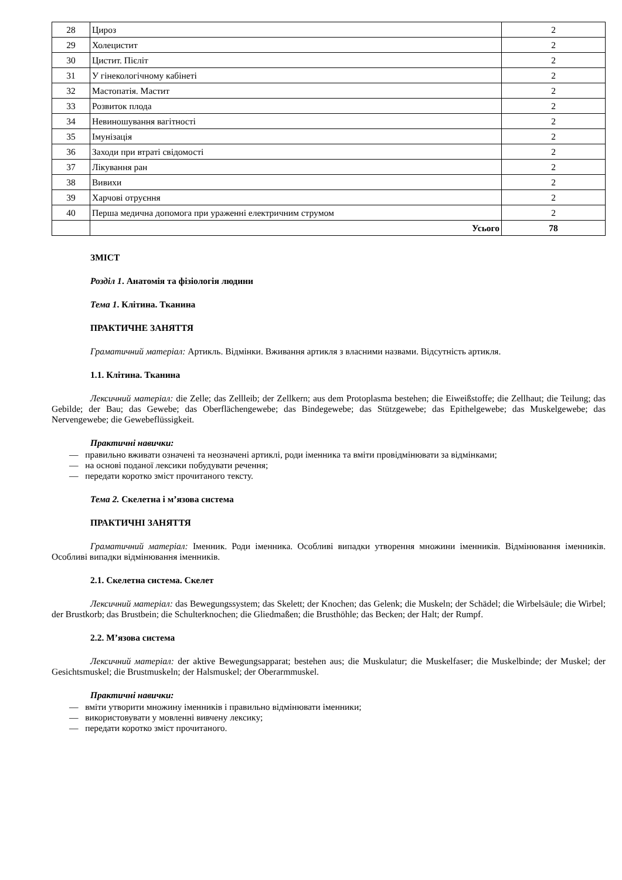| 28 | Цироз | 2 |
| 29 | Холецистит | 2 |
| 30 | Цистит. Пієліт | 2 |
| 31 | У гінекологічному кабінеті | 2 |
| 32 | Мастопатія. Мастит | 2 |
| 33 | Розвиток плода | 2 |
| 34 | Невиношування вагітності | 2 |
| 35 | Імунізація | 2 |
| 36 | Заходи при втраті свідомості | 2 |
| 37 | Лікування ран | 2 |
| 38 | Вивихи | 2 |
| 39 | Харчові отруєння | 2 |
| 40 | Перша медична допомога при ураженні електричним струмом | 2 |
| | Усього | 78 |
ЗМІСТ
Розділ 1. Анатомія та фізіологія людини
Тема 1. Клітина. Тканина
ПРАКТИЧНЕ ЗАНЯТТЯ
Граматичний матеріал: Артикль. Відмінки. Вживання артикля з власними назвами. Відсутність артикля.
1.1. Клітина. Тканина
Лексичний матеріал: die Zelle; das Zellleib; der Zellkern; aus dem Protoplasma bestehen; die Eiweißstoffe; die Zellhaut; die Teilung; das Gebilde; der Bau; das Gewebe; das Oberflächengewebe; das Bindegewebe; das Stützgewebe; das Epithelgewebe; das Muskelgewebe; das Nervengewebe; die Gewebeflüssigkeit.
Практичні навички:
— правильно вживати означені та неозначені артиклі, роди іменника та вміти провідмінювати за відмінками;
— на основі поданої лексики побудувати речення;
— передати коротко зміст прочитаного тексту.
Тема 2. Скелетна і м’язова система
ПРАКТИЧНІ ЗАНЯТТЯ
Граматичний матеріал: Іменник. Роди іменника. Особливі випадки утворення множини іменників. Відмінювання іменників. Особливі випадки відмінювання іменників.
2.1. Скелетна система. Скелет
Лексичний матеріал: das Bewegungssystem; das Skelett; der Knochen; das Gelenk; die Muskeln; der Schädel; die Wirbelsäule; die Wirbel; der Brustkorb; das Brustbein; die Schulterknochen; die Gliedmaßen; die Brusthöhle; das Becken; der Halt; der Rumpf.
2.2. М’язова система
Лексичний матеріал: der aktive Bewegungsapparat; bestehen aus; die Muskulatur; die Muskelfaser; die Muskelbinde; der Muskel; der Gesichtsmuskel; die Brustmuskeln; der Halsmuskel; der Oberarmmuskel.
Практичні навички:
— вміти утворити множину іменників і правильно відмінювати іменники;
— використовувати у мовленні вивчену лексику;
— передати коротко зміст прочитаного.